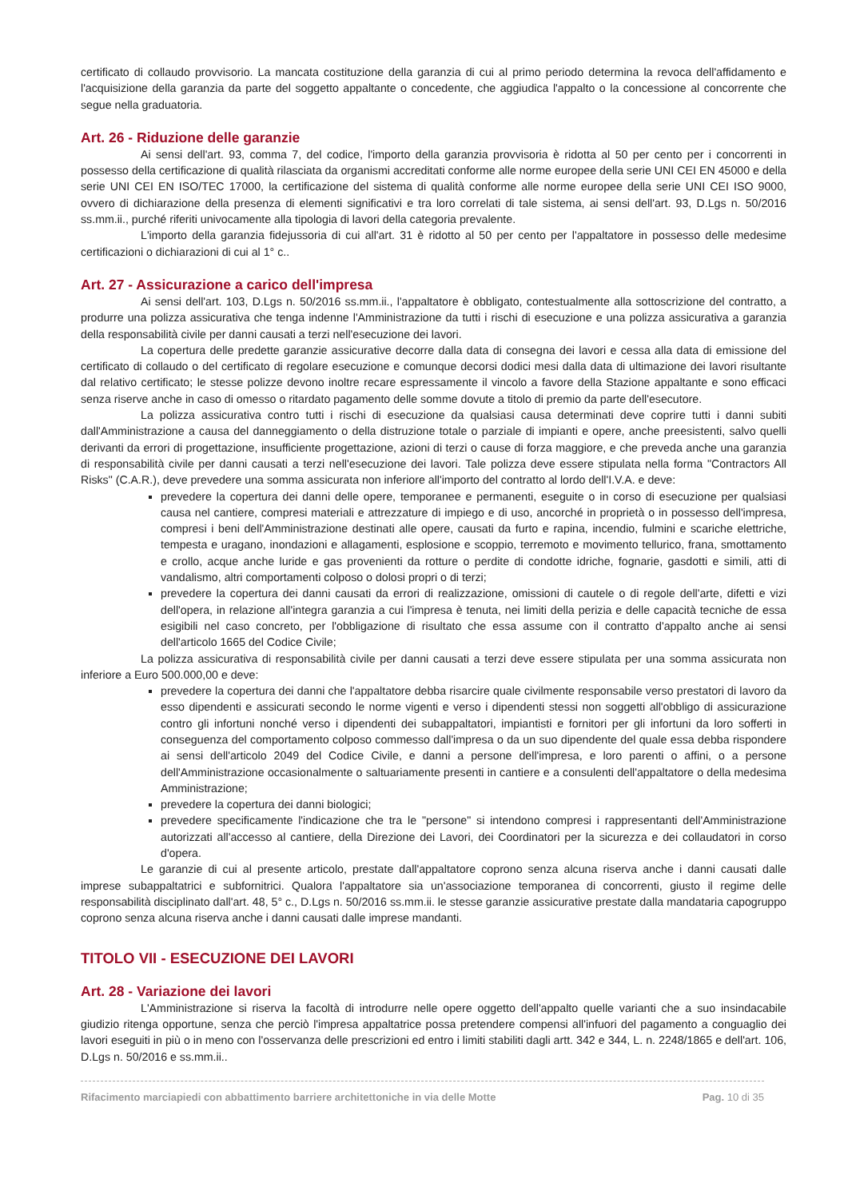certificato di collaudo provvisorio. La mancata costituzione della garanzia di cui al primo periodo determina la revoca dell'affidamento e l'acquisizione della garanzia da parte del soggetto appaltante o concedente, che aggiudica l'appalto o la concessione al concorrente che segue nella graduatoria.
Art. 26 - Riduzione delle garanzie
Ai sensi dell'art. 93, comma 7, del codice, l'importo della garanzia provvisoria è ridotta al 50 per cento per i concorrenti in possesso della certificazione di qualità rilasciata da organismi accreditati conforme alle norme europee della serie UNI CEI EN 45000 e della serie UNI CEI EN ISO/TEC 17000, la certificazione del sistema di qualità conforme alle norme europee della serie UNI CEI ISO 9000, ovvero di dichiarazione della presenza di elementi significativi e tra loro correlati di tale sistema, ai sensi dell'art. 93, D.Lgs n. 50/2016 ss.mm.ii., purché riferiti univocamente alla tipologia di lavori della categoria prevalente.
L'importo della garanzia fidejussoria di cui all'art. 31 è ridotto al 50 per cento per l'appaltatore in possesso delle medesime certificazioni o dichiarazioni di cui al 1° c..
Art. 27 - Assicurazione a carico dell'impresa
Ai sensi dell'art. 103, D.Lgs n. 50/2016 ss.mm.ii., l'appaltatore è obbligato, contestualmente alla sottoscrizione del contratto, a produrre una polizza assicurativa che tenga indenne l'Amministrazione da tutti i rischi di esecuzione e una polizza assicurativa a garanzia della responsabilità civile per danni causati a terzi nell'esecuzione dei lavori.
La copertura delle predette garanzie assicurative decorre dalla data di consegna dei lavori e cessa alla data di emissione del certificato di collaudo o del certificato di regolare esecuzione e comunque decorsi dodici mesi dalla data di ultimazione dei lavori risultante dal relativo certificato; le stesse polizze devono inoltre recare espressamente il vincolo a favore della Stazione appaltante e sono efficaci senza riserve anche in caso di omesso o ritardato pagamento delle somme dovute a titolo di premio da parte dell'esecutore.
La polizza assicurativa contro tutti i rischi di esecuzione da qualsiasi causa determinati deve coprire tutti i danni subiti dall'Amministrazione a causa del danneggiamento o della distruzione totale o parziale di impianti e opere, anche preesistenti, salvo quelli derivanti da errori di progettazione, insufficiente progettazione, azioni di terzi o cause di forza maggiore, e che preveda anche una garanzia di responsabilità civile per danni causati a terzi nell'esecuzione dei lavori. Tale polizza deve essere stipulata nella forma "Contractors All Risks" (C.A.R.), deve prevedere una somma assicurata non inferiore all'importo del contratto al lordo dell'I.V.A. e deve:
prevedere la copertura dei danni delle opere, temporanee e permanenti, eseguite o in corso di esecuzione per qualsiasi causa nel cantiere, compresi materiali e attrezzature di impiego e di uso, ancorché in proprietà o in possesso dell'impresa, compresi i beni dell'Amministrazione destinati alle opere, causati da furto e rapina, incendio, fulmini e scariche elettriche, tempesta e uragano, inondazioni e allagamenti, esplosione e scoppio, terremoto e movimento tellurico, frana, smottamento e crollo, acque anche luride e gas provenienti da rotture o perdite di condotte idriche, fognarie, gasdotti e simili, atti di vandalismo, altri comportamenti colposo o dolosi propri o di terzi;
prevedere la copertura dei danni causati da errori di realizzazione, omissioni di cautele o di regole dell'arte, difetti e vizi dell'opera, in relazione all'integra garanzia a cui l'impresa è tenuta, nei limiti della perizia e delle capacità tecniche de essa esigibili nel caso concreto, per l'obbligazione di risultato che essa assume con il contratto d'appalto anche ai sensi dell'articolo 1665 del Codice Civile;
La polizza assicurativa di responsabilità civile per danni causati a terzi deve essere stipulata per una somma assicurata non inferiore a Euro 500.000,00 e deve:
prevedere la copertura dei danni che l'appaltatore debba risarcire quale civilmente responsabile verso prestatori di lavoro da esso dipendenti e assicurati secondo le norme vigenti e verso i dipendenti stessi non soggetti all'obbligo di assicurazione contro gli infortuni nonché verso i dipendenti dei subappaltatori, impiantisti e fornitori per gli infortuni da loro sofferti in conseguenza del comportamento colposo commesso dall'impresa o da un suo dipendente del quale essa debba rispondere ai sensi dell'articolo 2049 del Codice Civile, e danni a persone dell'impresa, e loro parenti o affini, o a persone dell'Amministrazione occasionalmente o saltuariamente presenti in cantiere e a consulenti dell'appaltatore o della medesima Amministrazione;
prevedere la copertura dei danni biologici;
prevedere specificamente l'indicazione che tra le "persone" si intendono compresi i rappresentanti dell'Amministrazione autorizzati all'accesso al cantiere, della Direzione dei Lavori, dei Coordinatori per la sicurezza e dei collaudatori in corso d'opera.
Le garanzie di cui al presente articolo, prestate dall'appaltatore coprono senza alcuna riserva anche i danni causati dalle imprese subappaltatrici e subfornitrici. Qualora l'appaltatore sia un'associazione temporanea di concorrenti, giusto il regime delle responsabilità disciplinato dall'art. 48, 5° c., D.Lgs n. 50/2016 ss.mm.ii. le stesse garanzie assicurative prestate dalla mandataria capogruppo coprono senza alcuna riserva anche i danni causati dalle imprese mandanti.
TITOLO VII - ESECUZIONE DEI LAVORI
Art. 28 - Variazione dei lavori
L'Amministrazione si riserva la facoltà di introdurre nelle opere oggetto dell'appalto quelle varianti che a suo insindacabile giudizio ritenga opportune, senza che perciò l'impresa appaltatrice possa pretendere compensi all'infuori del pagamento a conguaglio dei lavori eseguiti in più o in meno con l'osservanza delle prescrizioni ed entro i limiti stabiliti dagli artt. 342 e 344, L. n. 2248/1865 e dell'art. 106, D.Lgs n. 50/2016 e ss.mm.ii..
Rifacimento marciapiedi con abbattimento barriere architettoniche in via delle Motte Pag. 10 di 35